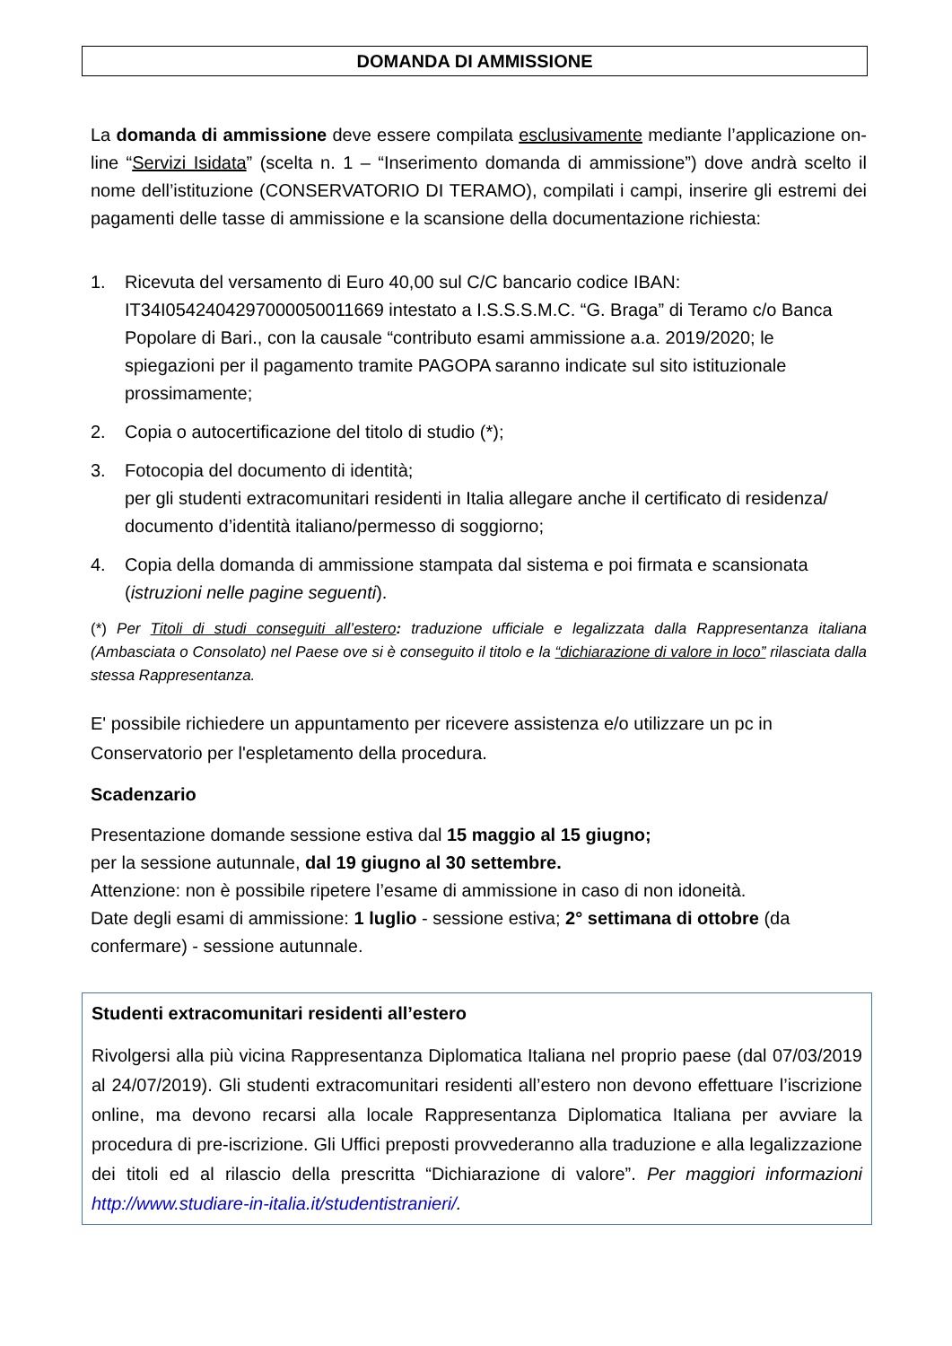DOMANDA DI AMMISSIONE
La domanda di ammissione deve essere compilata esclusivamente mediante l’applicazione on-line “Servizi Isidata” (scelta n. 1 – “Inserimento domanda di ammissione”) dove andrà scelto il nome dell’istituzione (CONSERVATORIO DI TERAMO), compilati i campi, inserire gli estremi dei pagamenti delle tasse di ammissione e la scansione della documentazione richiesta:
1. Ricevuta del versamento di Euro 40,00 sul C/C bancario codice IBAN: IT34I0542404297000050011669 intestato a I.S.S.S.M.C. “G. Braga” di Teramo c/o Banca Popolare di Bari., con la causale “contributo esami ammissione a.a. 2019/2020; le spiegazioni per il pagamento tramite PAGOPA saranno indicate sul sito istituzionale prossimamente;
2. Copia o autocertificazione del titolo di studio (*);
3. Fotocopia del documento di identità;
per gli studenti extracomunitari residenti in Italia allegare anche il certificato di residenza/ documento d’identità italiano/permesso di soggiorno;
4. Copia della domanda di ammissione stampata dal sistema e poi firmata e scansionata (istruzioni nelle pagine seguenti).
(*) Per Titoli di studi conseguiti all’estero: traduzione ufficiale e legalizzata dalla Rappresentanza italiana (Ambasciata o Consolato) nel Paese ove si è conseguito il titolo e la “dichiarazione di valore in loco” rilasciata dalla stessa Rappresentanza.
E' possibile richiedere un appuntamento per ricevere assistenza e/o utilizzare un pc in Conservatorio per l'espletamento della procedura.
Scadenzario
Presentazione domande sessione estiva dal 15 maggio al 15 giugno;
per la sessione autunnale, dal 19 giugno al 30 settembre.
Attenzione: non è possibile ripetere l’esame di ammissione in caso di non idoneità.
Date degli esami di ammissione: 1 luglio - sessione estiva; 2° settimana di ottobre (da confermare) - sessione autunnale.
Studenti extracomunitari residenti all’estero
Rivolgersi alla più vicina Rappresentanza Diplomatica Italiana nel proprio paese (dal 07/03/2019 al 24/07/2019). Gli studenti extracomunitari residenti all’estero non devono effettuare l’iscrizione online, ma devono recarsi alla locale Rappresentanza Diplomatica Italiana per avviare la procedura di pre-iscrizione. Gli Uffici preposti provvederanno alla traduzione e alla legalizzazione dei titoli ed al rilascio della prescritta “Dichiarazione di valore”. Per maggiori informazioni http://www.studiare-in-italia.it/studentistranieri/.